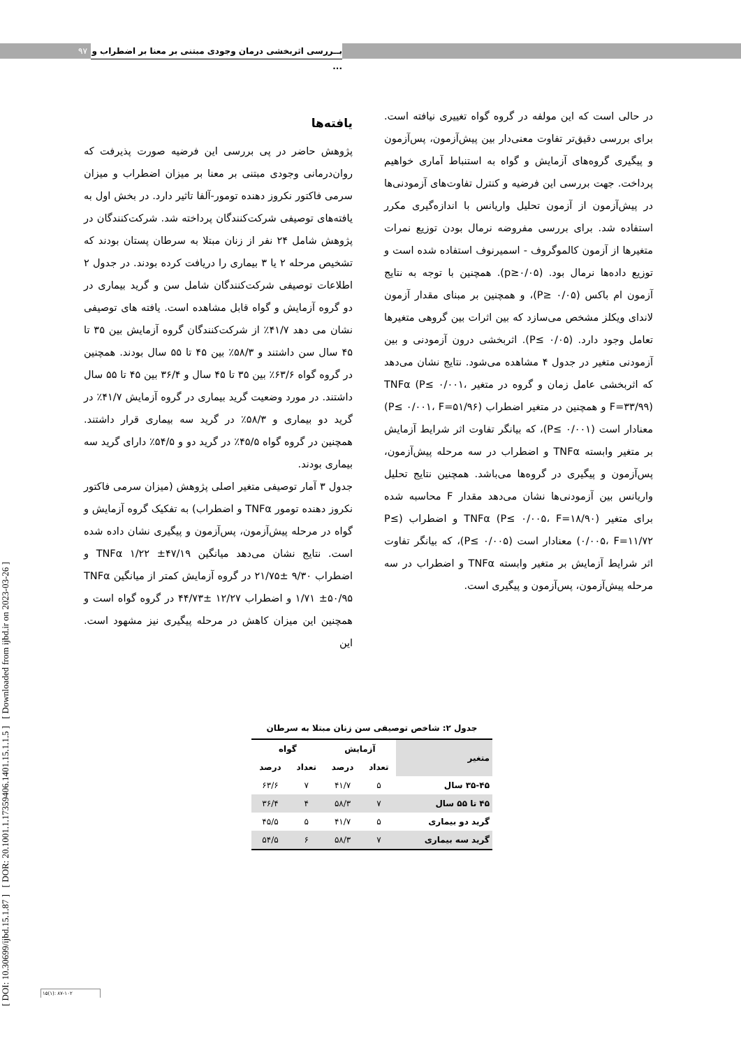۹۷
بــررسی اثربخشی درمان وجودی مبتنی بر معنا بر اضطراب و ...
[ DOI: 10.30699/ijbd.15.1.87 ] [ DOR: 20.1001.1.17359406.1401.15.1.1.5 ] [ Downloaded from ijbd.ir on 2023-03-26 ]
یافته‌ها
پژوهش حاضر در پی بررسی این فرضیه صورت پذیرفت که روان‌درمانی وجودی مبتنی بر معنا بر میزان اضطراب و میزان سرمی فاکتور نکروز دهنده تومور-آلفا تاثیر دارد. در بخش اول به یافته‌های توصیفی شرکت‌کنندگان پرداخته شد. شرکت‌کنندگان در پژوهش شامل ۲۴ نفر از زنان مبتلا به سرطان پستان بودند که تشخیص مرحله ۲ یا ۳ بیماری را دریافت کرده بودند. در جدول ۲ اطلاعات توصیفی شرکت‌کنندگان شامل سن و گرید بیماری در دو گروه آزمایش و گواه قابل مشاهده است. یافته های توصیفی نشان می دهد ۴۱/۷٪ از شرکت‌کنندگان گروه آزمایش بین ۳۵ تا ۴۵ سال سن داشتند و ۵۸/۳٪ بین ۴۵ تا ۵۵ سال بودند. همچنین در گروه گواه ۶۳/۶٪ بین ۳۵ تا ۴۵ سال و ۳۶/۴ بین ۴۵ تا ۵۵ سال داشتند. در مورد وضعیت گرید بیماری در گروه آزمایش ۴۱/۷٪ در گرید دو بیماری و ۵۸/۳٪ در گرید سه بیماری قرار داشتند. همچنین در گروه گواه ۴۵/۵٪ در گرید دو و ۵۴/۵٪ دارای گرید سه بیماری بودند.
جدول ۳ آمار توصیفی متغیر اصلی پژوهش (میزان سرمی فاکتور نکروز دهنده تومور TNFα و اضطراب) به تفکیک گروه آزمایش و گواه در مرحله پیش‌آزمون، پس‌آزمون و پیگیری نشان داده شده است. نتایج نشان می‌دهد میانگین TNFα ۱/۲۲ ±۴۷/۱۹ و اضطراب ۹/۳۰ ±۲۱/۷۵ در گروه آزمایش کمتر از میانگین TNFα ۱/۷۱ ±۵۰/۹۵ و اضطراب ۱۲/۲۷ ±۴۴/۷۳ در گروه گواه است و همچنین این میزان کاهش در مرحله پیگیری نیز مشهود است. این
در حالی است که این مولفه در گروه گواه تغییری نیافته است. برای بررسی دقیق‌تر تفاوت معنی‌دار بین پیش‌آزمون، پس‌آزمون و پیگیری گروه‌های آزمایش و گواه به استنباط آماری خواهیم پرداخت. جهت بررسی این فرضیه و کنترل تفاوت‌های آزمودنی‌ها در پیش‌آزمون از آزمون تحلیل واریانس با اندازه‌گیری مکرر استفاده شد. برای بررسی مفروضه نرمال بودن توزیع نمرات متغیرها از آزمون کالموگروف - اسمیرنوف استفاده شده است و توزیع داده‌ها نرمال بود. (p≥۰/۰۵). همچنین با توجه به نتایج آزمون ام باکس (P≥ ۰/۰۵)، و همچنین بر مبنای مقدار آزمون لاندای ویکلز مشخص می‌سازد که بین اثرات بین گروهی متغیرها تعامل وجود دارد. (P≤ ۰/۰۵). اثربخشی درون آزمودنی و بین آزمودنی متغیر در جدول ۴ مشاهده می‌شود. نتایج نشان می‌دهد که اثربخشی عامل زمان و گروه در متغیر TNFα (P≤ ۰/۰۰۱، F=۳۳/۹۹) و همچنین در متغیر اضطراب (P≤ ۰/۰۰۱، F=۵۱/۹۶) معنادار است (P≤ ۰/۰۰۱)، که بیانگر تفاوت اثر شرایط آزمایش بر متغیر وابسته TNFα و اضطراب در سه مرحله پیش‌آزمون، پس‌آزمون و پیگیری در گروه‌ها می‌باشد. همچنین نتایج تحلیل واریانس بین آزمودنی‌ها نشان می‌دهد مقدار F محاسبه شده برای متغیر TNFα (P≤ ۰/۰۰۵، F=۱۸/۹۰) و اضطراب (P≤ ۰/۰۰۵، F=۱۱/۷۲) معنادار است (P≤ ۰/۰۰۵)، که بیانگر تفاوت اثر شرایط آزمایش بر متغیر وابسته TNFα و اضطراب در سه مرحله پیش‌آزمون، پس‌آزمون و پیگیری است.
جدول ۲: شاخص توصیفی سن زنان مبتلا به سرطان
| متغیر | آزمایش | | گواه | |
| | تعداد | درصد | تعداد | درصد |
| ۳۵-۴۵ سال | ۵ | ۴۱/۷ | ۷ | ۶۳/۶ |
| ۴۵ تا ۵۵ سال | ۷ | ۵۸/۳ | ۴ | ۳۶/۴ |
| گرید دو بیماری | ۵ | ۴۱/۷ | ۵ | ۴۵/۵ |
| گرید سه بیماری | ۷ | ۵۸/۳ | ۶ | ۵۴/۵ |
۱۵(۱): ۸۷-۱۰۲